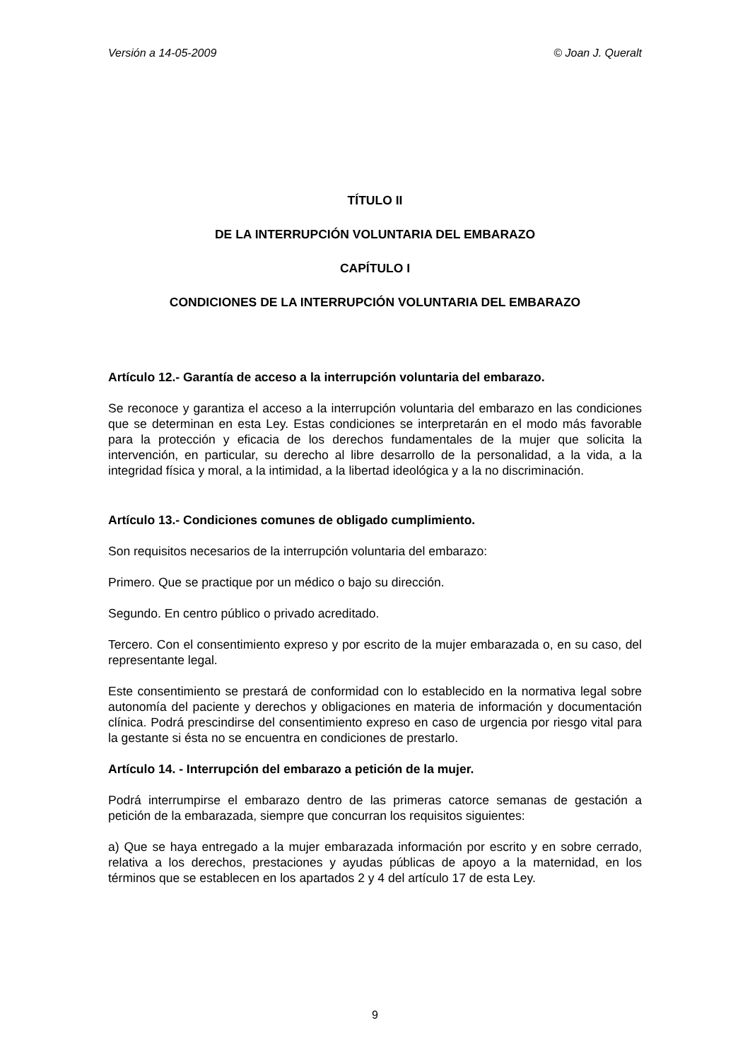Versión a 14-05-2009 © Joan J. Queralt
TÍTULO II
DE LA INTERRUPCIÓN VOLUNTARIA DEL EMBARAZO
CAPÍTULO I
CONDICIONES DE LA INTERRUPCIÓN VOLUNTARIA DEL EMBARAZO
Artículo 12.- Garantía de acceso a la interrupción voluntaria del embarazo.
Se reconoce y garantiza el acceso a la interrupción voluntaria del embarazo en las condiciones que se determinan en esta Ley. Estas condiciones se interpretarán en el modo más favorable para la protección y eficacia de los derechos fundamentales de la mujer que solicita la intervención, en particular, su derecho al libre desarrollo de la personalidad, a la vida, a la integridad física y moral, a la intimidad, a la libertad ideológica y a la no discriminación.
Artículo 13.- Condiciones comunes de obligado cumplimiento.
Son requisitos necesarios de la interrupción voluntaria del embarazo:
Primero. Que se practique por un médico o bajo su dirección.
Segundo. En centro público o privado acreditado.
Tercero. Con el consentimiento expreso y por escrito de la mujer embarazada o, en su caso, del representante legal.
Este consentimiento se prestará de conformidad con lo establecido en la normativa legal sobre autonomía del paciente y derechos y obligaciones en materia de información y documentación clínica. Podrá prescindirse del consentimiento expreso en caso de urgencia por riesgo vital para la gestante si ésta no se encuentra en condiciones de prestarlo.
Artículo 14. - Interrupción del embarazo a petición de la mujer.
Podrá interrumpirse el embarazo dentro de las primeras catorce semanas de gestación a petición de la embarazada, siempre que concurran los requisitos siguientes:
a) Que se haya entregado a la mujer embarazada información por escrito y en sobre cerrado, relativa a los derechos, prestaciones y ayudas públicas de apoyo a la maternidad, en los términos que se establecen en los apartados 2 y 4 del artículo 17 de esta Ley.
9